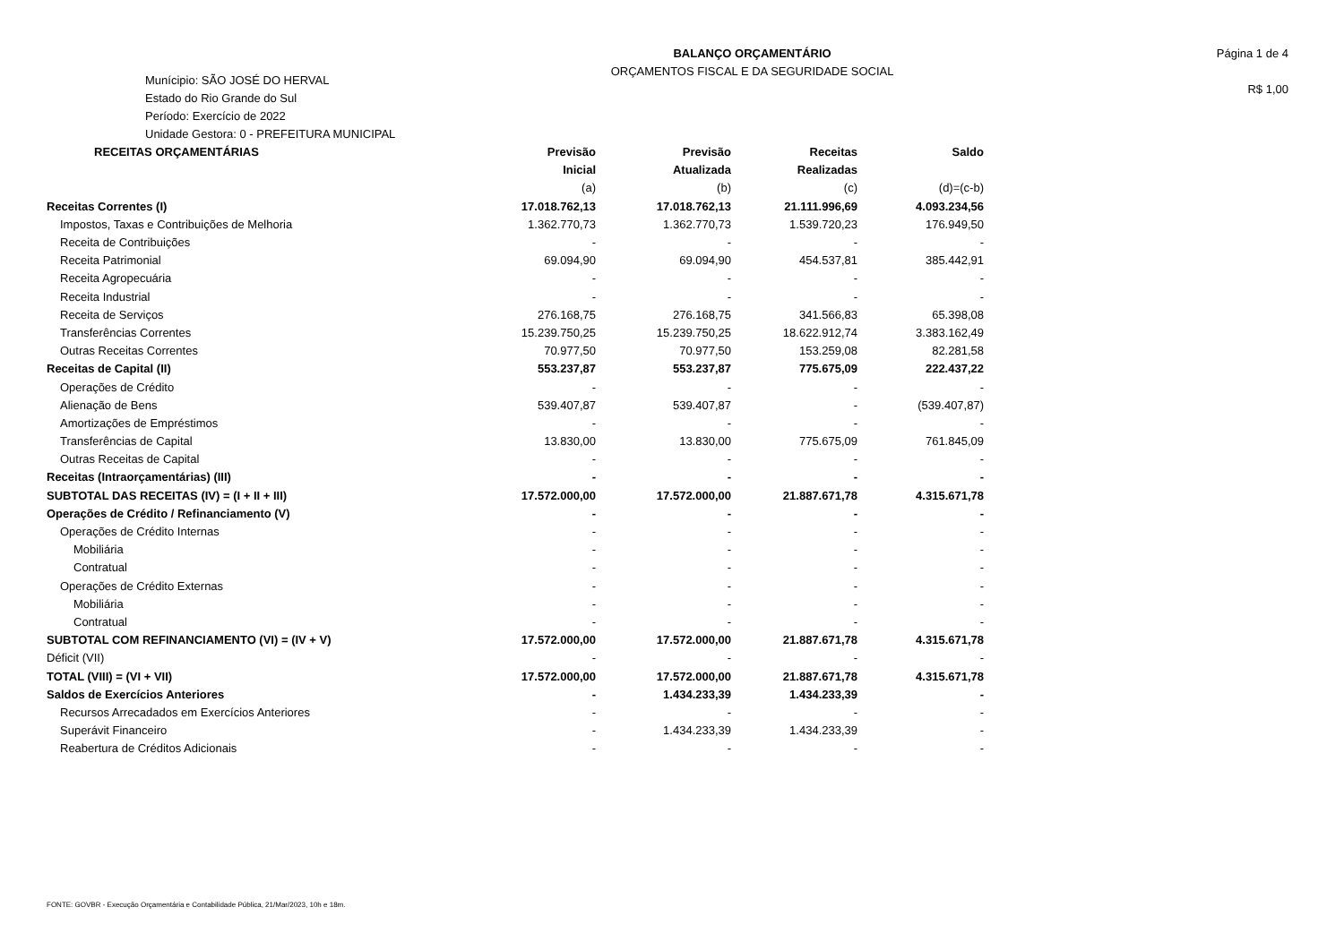Munícipio: SÃO JOSÉ DO HERVAL
Estado do Rio Grande do Sul
Período: Exercício de 2022
Unidade Gestora: 0 - PREFEITURA MUNICIPAL
BALANÇO ORÇAMENTÁRIO
ORÇAMENTOS FISCAL E DA SEGURIDADE SOCIAL
Página 1 de 4
R$ 1,00
| RECEITAS ORÇAMENTÁRIAS | Previsão | Previsão | Receitas | Saldo |
| --- | --- | --- | --- | --- |
| | Inicial | Atualizada | Realizadas | |
| | (a) | (b) | (c) | (d)=(c-b) |
| Receitas Correntes (I) | 17.018.762,13 | 17.018.762,13 | 21.111.996,69 | 4.093.234,56 |
| Impostos, Taxas e Contribuições de Melhoria | 1.362.770,73 | 1.362.770,73 | 1.539.720,23 | 176.949,50 |
| Receita de Contribuições | - | - | - | - |
| Receita Patrimonial | 69.094,90 | 69.094,90 | 454.537,81 | 385.442,91 |
| Receita Agropecuária | - | - | - | - |
| Receita Industrial | - | - | - | - |
| Receita de Serviços | 276.168,75 | 276.168,75 | 341.566,83 | 65.398,08 |
| Transferências Correntes | 15.239.750,25 | 15.239.750,25 | 18.622.912,74 | 3.383.162,49 |
| Outras Receitas Correntes | 70.977,50 | 70.977,50 | 153.259,08 | 82.281,58 |
| Receitas de Capital (II) | 553.237,87 | 553.237,87 | 775.675,09 | 222.437,22 |
| Operações de Crédito | - | - | - | - |
| Alienação de Bens | 539.407,87 | 539.407,87 | - | (539.407,87) |
| Amortizações de Empréstimos | - | - | - | - |
| Transferências de Capital | 13.830,00 | 13.830,00 | 775.675,09 | 761.845,09 |
| Outras Receitas de Capital | - | - | - | - |
| Receitas (Intraorçamentárias) (III) | - | - | - | - |
| SUBTOTAL DAS RECEITAS (IV) = (I + II + III) | 17.572.000,00 | 17.572.000,00 | 21.887.671,78 | 4.315.671,78 |
| Operações de Crédito / Refinanciamento (V) | - | - | - | - |
| Operações de Crédito Internas | - | - | - | - |
| Mobiliária | - | - | - | - |
| Contratual | - | - | - | - |
| Operações de Crédito Externas | - | - | - | - |
| Mobiliária | - | - | - | - |
| Contratual | - | - | - | - |
| SUBTOTAL COM REFINANCIAMENTO (VI) = (IV + V) | 17.572.000,00 | 17.572.000,00 | 21.887.671,78 | 4.315.671,78 |
| Déficit (VII) | - | - | - | - |
| TOTAL (VIII) = (VI + VII) | 17.572.000,00 | 17.572.000,00 | 21.887.671,78 | 4.315.671,78 |
| Saldos de Exercícios Anteriores | - | 1.434.233,39 | 1.434.233,39 | - |
| Recursos Arrecadados em Exercícios Anteriores | - | - | - | - |
| Superávit Financeiro | - | 1.434.233,39 | 1.434.233,39 | - |
| Reabertura de Créditos Adicionais | - | - | - | - |
FONTE: GOVBR - Execução Orçamentária e Contabilidade Pública, 21/Mar/2023, 10h e 18m.